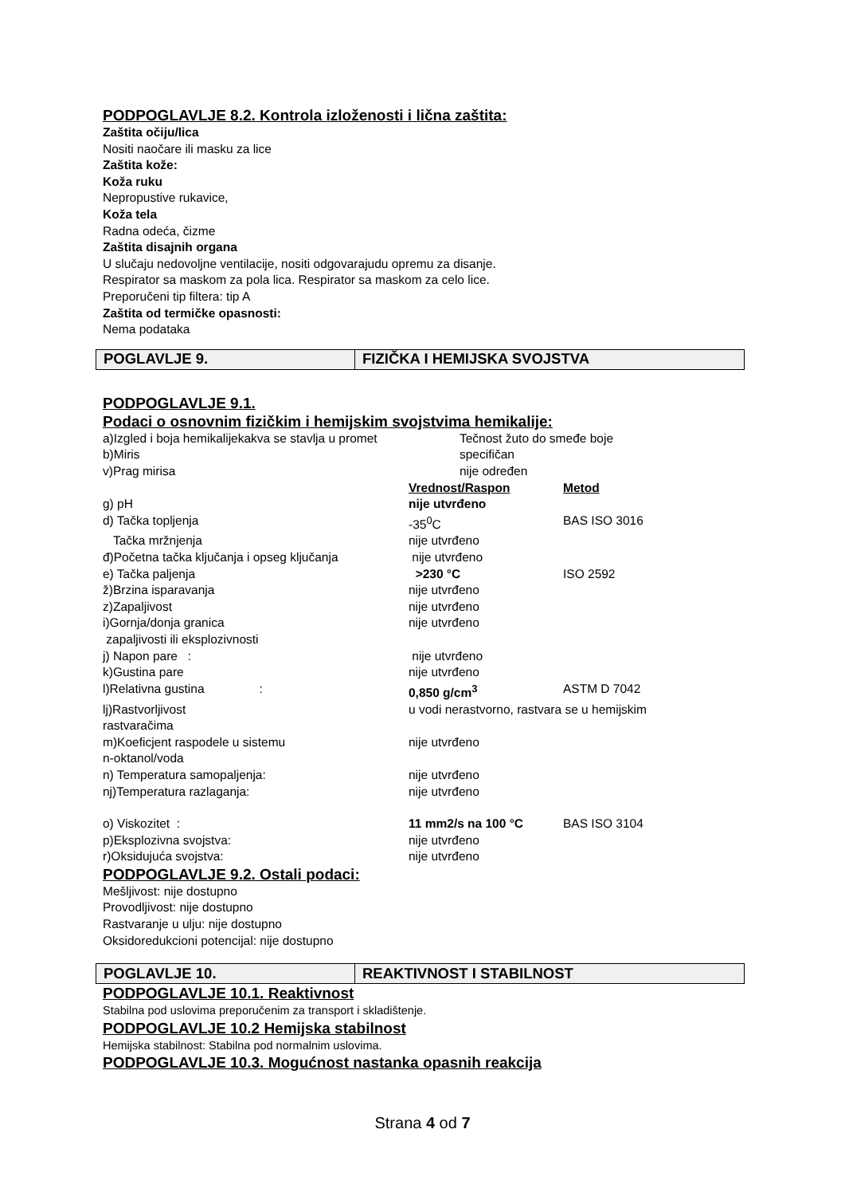PODPOGLAVLJE 8.2. Kontrola izloženosti i lična zaštita:
Zaštita očiju/lica
Nositi naočare ili masku za lice
Zaštita kože:
Koža ruku
Nepropustive rukavice,
Koža tela
Radna odeća, čizme
Zaštita disajnih organa
U slučaju nedovoljne ventilacije, nositi odgovarajudu opremu za disanje.
Respirator sa maskom za pola lica. Respirator sa maskom za celo lice.
Preporučeni tip filtera: tip A
Zaštita od termičke opasnosti:
Nema podataka
| POGLAVLJE 9. | FIZIČKA I HEMIJSKA SVOJSTVA |
PODPOGLAVLJE 9.1.
Podaci o osnovnim fizičkim i hemijskim svojstvima hemikalije:
| a)Izgled i boja hemikalijekakva se stavlja u promet | Tečnost žuto do smeđe boje | |
| b)Miris | specifičan | |
| v)Prag mirisa | nije određen | |
| | Vrednost/Raspon | Metod |
| g) pH | nije utvrđeno | |
| d) Tačka topljenja | -35<sup>0</sup>C | BAS ISO 3016 |
| Tačka mržnjenja | nije utvrđeno | |
| đ)Početna tačka ključanja i opseg ključanja | nije utvrđeno | |
| e) Tačka paljenja | >230 °C | ISO 2592 |
| ž)Brzina isparavanja | nije utvrđeno | |
| z)Zapaljivost | nije utvrđeno | |
| i)Gornja/donja granica zapaljivosti ili eksplozivnosti | nije utvrđeno | |
| j) Napon pare : | nije utvrđeno | |
| k)Gustina pare | nije utvrđeno | |
| l)Relativna gustina : | 0,850 g/cm<sup>3</sup> | ASTM D 7042 |
| lj)Rastvorljivost rastvaračima | u vodi nerastvorno, rastvara se u hemijskim | |
| m)Koeficjent raspodele u sistemu n-oktanol/voda | nije utvrđeno | |
| n) Temperatura samopaljenja: | nije utvrđeno | |
| nj)Temperatura razlaganja: | nije utvrđeno | |
| o) Viskozitet : | 11 mm2/s na 100 °C | BAS ISO 3104 |
| p)Eksplozivna svojstva: | nije utvrđeno | |
| r)Oksidujuća svojstva: | nije utvrđeno | |
PODPOGLAVLJE 9.2. Ostali podaci:
Mešljivost: nije dostupno
Provodljivost: nije dostupno
Rastvaranje u ulju: nije dostupno
Oksidoredukcioni potencijal: nije dostupno
| POGLAVLJE 10. | REAKTIVNOST I STABILNOST |
PODPOGLAVLJE 10.1. Reaktivnost
Stabilna pod uslovima preporučenim za transport i skladištenje.
PODPOGLAVLJE 10.2 Hemijska stabilnost
Hemijska stabilnost: Stabilna pod normalnim uslovima.
PODPOGLAVLJE 10.3. Mogućnost nastanka opasnih reakcija
Strana 4 od 7